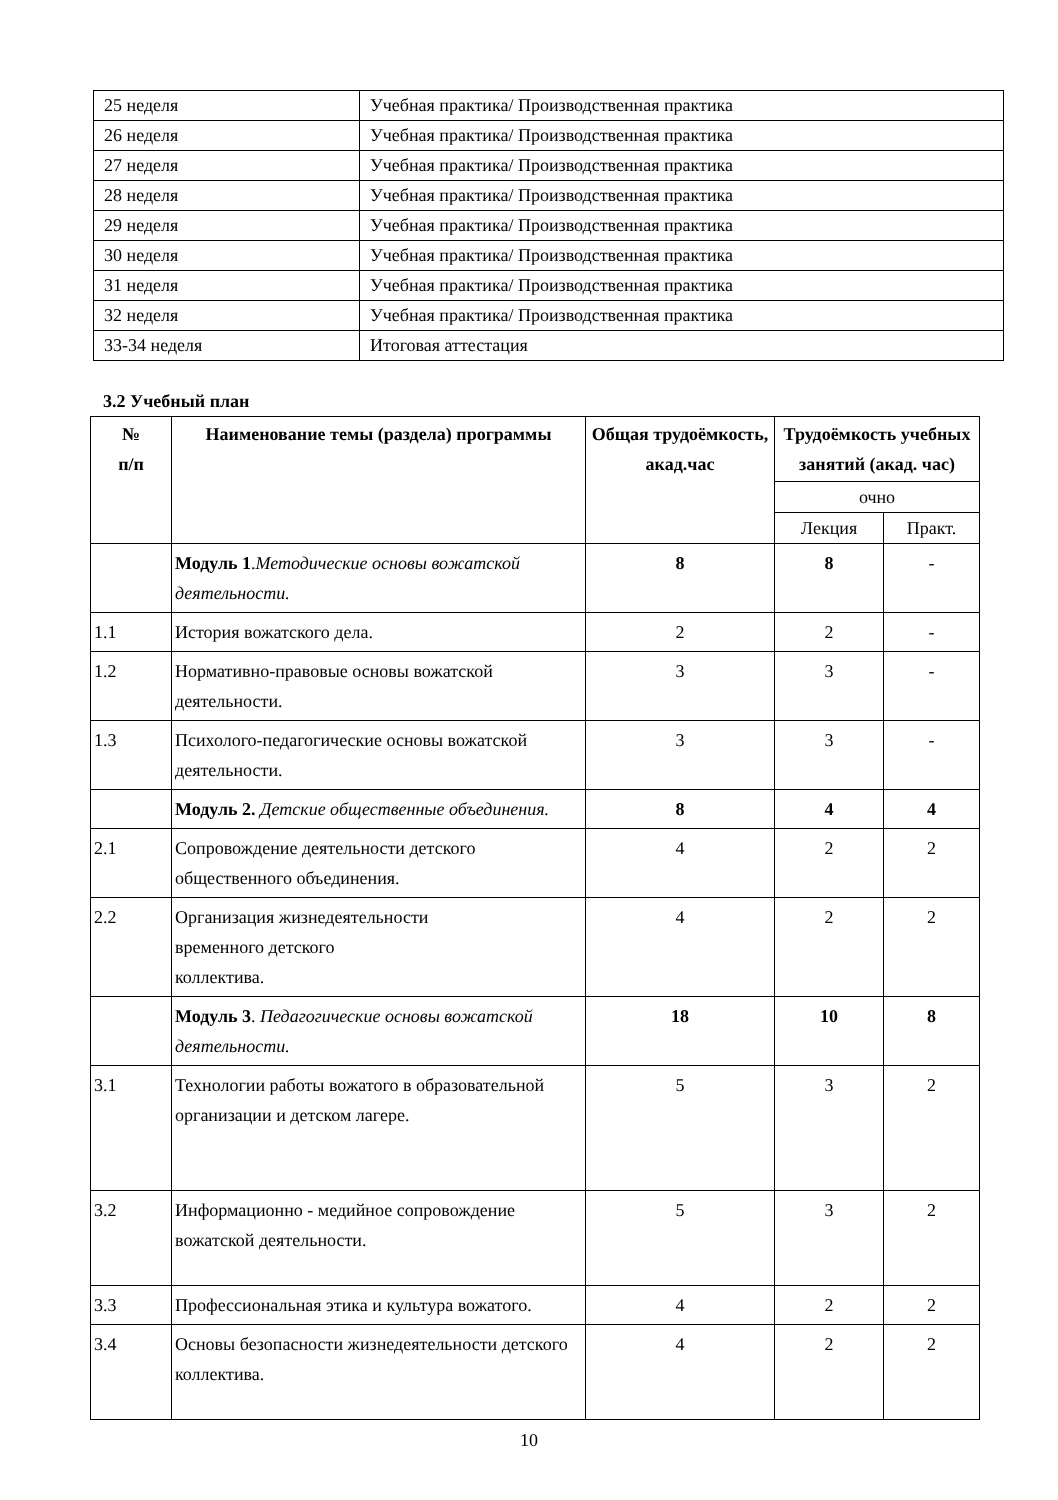| 25 неделя | Учебная практика/ Производственная практика |
| 26 неделя | Учебная практика/ Производственная практика |
| 27 неделя | Учебная практика/ Производственная практика |
| 28 неделя | Учебная практика/ Производственная практика |
| 29 неделя | Учебная практика/ Производственная практика |
| 30 неделя | Учебная практика/ Производственная практика |
| 31 неделя | Учебная практика/ Производственная практика |
| 32 неделя | Учебная практика/ Производственная практика |
| 33-34 неделя | Итоговая аттестация |
3.2 Учебный план
| № п/п | Наименование темы (раздела) программы | Общая трудоёмкость, акад.час | Трудоёмкость учебных занятий (акад. час) | |
| --- | --- | --- | --- | --- |
| | | | очно | |
| | | | Лекция | Практ. |
| | Модуль 1 . Методические основы вожатской деятельности. | 8 | 8 | - |
| 1.1 | История вожатского дела. | 2 | 2 | - |
| 1.2 | Нормативно-правовые основы вожатской деятельности. | 3 | 3 | - |
| 1.3 | Психолого-педагогические основы вожатской деятельности. | 3 | 3 | - |
| | Модуль 2. Детские общественные объединения. | 8 | 4 | 4 |
| 2.1 | Сопровождение деятельности детского общественного объединения. | 4 | 2 | 2 |
| 2.2 | Организация жизнедеятельности временного детского коллектива. | 4 | 2 | 2 |
| | Модуль 3 . Педагогические основы вожатской деятельности. | 18 | 10 | 8 |
| 3.1 | Технологии работы вожатого в образовательной организации и детском лагере. | 5 | 3 | 2 |
| 3.2 | Информационно - медийное сопровождение вожатской деятельности. | 5 | 3 | 2 |
| 3.3 | Профессиональная этика и культура вожатого. | 4 | 2 | 2 |
| 3.4 | Основы безопасности жизнедеятельности детского коллектива. | 4 | 2 | 2 |
10